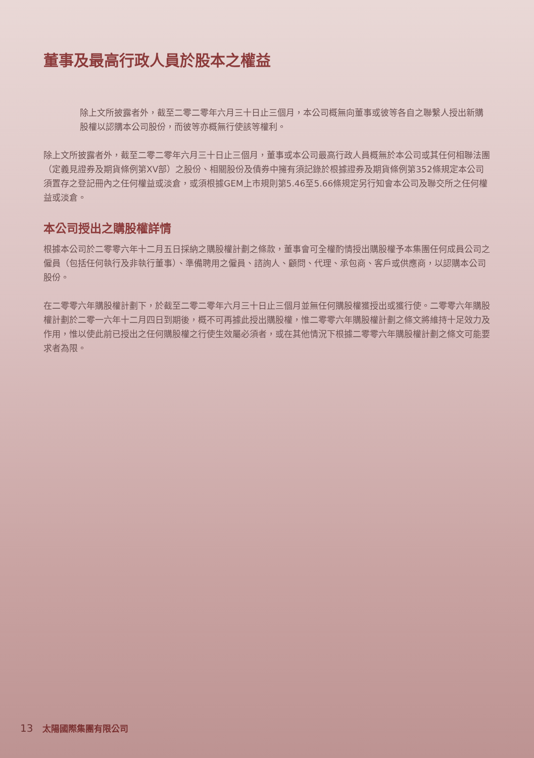董事及最高行政人員於股本之權益
除上文所披露者外，截至二零二零年六月三十日止三個月，本公司概無向董事或彼等各自之聯繫人授出新購股權以認購本公司股份，而彼等亦概無行使該等權利。
除上文所披露者外，截至二零二零年六月三十日止三個月，董事或本公司最高行政人員概無於本公司或其任何相聯法團（定義見證券及期貨條例第XV部）之股份、相關股份及債券中擁有須記錄於根據證券及期貨條例第352條規定本公司須置存之登記冊內之任何權益或淡倉，或須根據GEM上市規則第5.46至5.66條規定另行知會本公司及聯交所之任何權益或淡倉。
本公司授出之購股權詳情
根據本公司於二零零六年十二月五日採納之購股權計劃之條款，董事會可全權酌情授出購股權予本集團任何成員公司之僱員（包括任何執行及非執行董事）、準備聘用之僱員、諮詢人、顧問、代理、承包商、客戶或供應商，以認購本公司股份。
在二零零六年購股權計劃下，於截至二零二零年六月三十日止三個月並無任何購股權獲授出或獲行使。二零零六年購股權計劃於二零一六年十二月四日到期後，概不可再據此授出購股權，惟二零零六年購股權計劃之條文將維持十足效力及作用，惟以使此前已授出之任何購股權之行使生效屬必須者，或在其他情況下根據二零零六年購股權計劃之條文可能要求者為限。
13 太陽國際集團有限公司